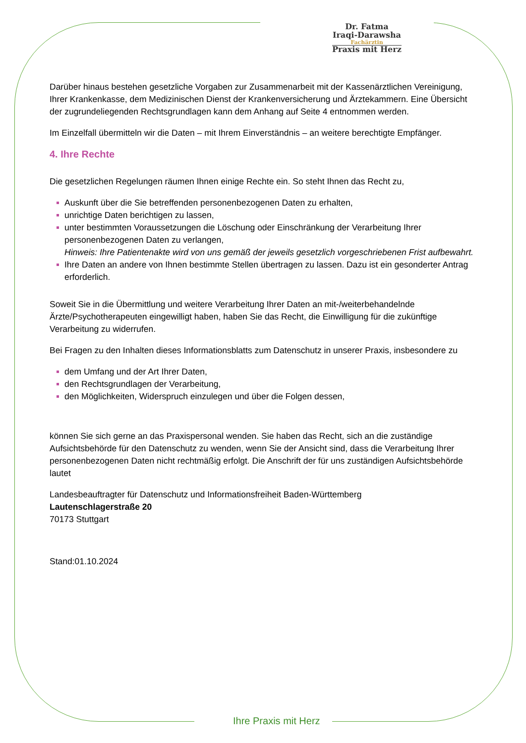Dr. Fatma
Iraqi-Darawsha
Fachärztin
Praxis mit Herz
Darüber hinaus bestehen gesetzliche Vorgaben zur Zusammenarbeit mit der Kassenärztlichen Vereinigung, Ihrer Krankenkasse, dem Medizinischen Dienst der Krankenversicherung und Ärztekammern. Eine Übersicht der zugrundeliegenden Rechtsgrundlagen kann dem Anhang auf Seite 4 entnommen werden.
Im Einzelfall übermitteln wir die Daten – mit Ihrem Einverständnis – an weitere berechtigte Empfänger.
4. Ihre Rechte
Die gesetzlichen Regelungen räumen Ihnen einige Rechte ein. So steht Ihnen das Recht zu,
Auskunft über die Sie betreffenden personenbezogenen Daten zu erhalten,
unrichtige Daten berichtigen zu lassen,
unter bestimmten Voraussetzungen die Löschung oder Einschränkung der Verarbeitung Ihrer personenbezogenen Daten zu verlangen,
Hinweis: Ihre Patientenakte wird von uns gemäß der jeweils gesetzlich vorgeschriebenen Frist aufbewahrt.
Ihre Daten an andere von Ihnen bestimmte Stellen übertragen zu lassen. Dazu ist ein gesonderter Antrag erforderlich.
Soweit Sie in die Übermittlung und weitere Verarbeitung Ihrer Daten an mit-/weiterbehandelnde Ärzte/Psychotherapeuten eingewilligt haben, haben Sie das Recht, die Einwilligung für die zukünftige Verarbeitung zu widerrufen.
Bei Fragen zu den Inhalten dieses Informationsblatts zum Datenschutz in unserer Praxis, insbesondere zu
dem Umfang und der Art Ihrer Daten,
den Rechtsgrundlagen der Verarbeitung,
den Möglichkeiten, Widerspruch einzulegen und über die Folgen dessen,
können Sie sich gerne an das Praxispersonal wenden. Sie haben das Recht, sich an die zuständige Aufsichtsbehörde für den Datenschutz zu wenden, wenn Sie der Ansicht sind, dass die Verarbeitung Ihrer personenbezogenen Daten nicht rechtmäßig erfolgt. Die Anschrift der für uns zuständigen Aufsichtsbehörde lautet
Landesbeauftragter für Datenschutz und Informationsfreiheit Baden-Württemberg
Lautenschlagerstraße 20
70173 Stuttgart
Stand:01.10.2024
Ihre Praxis mit Herz